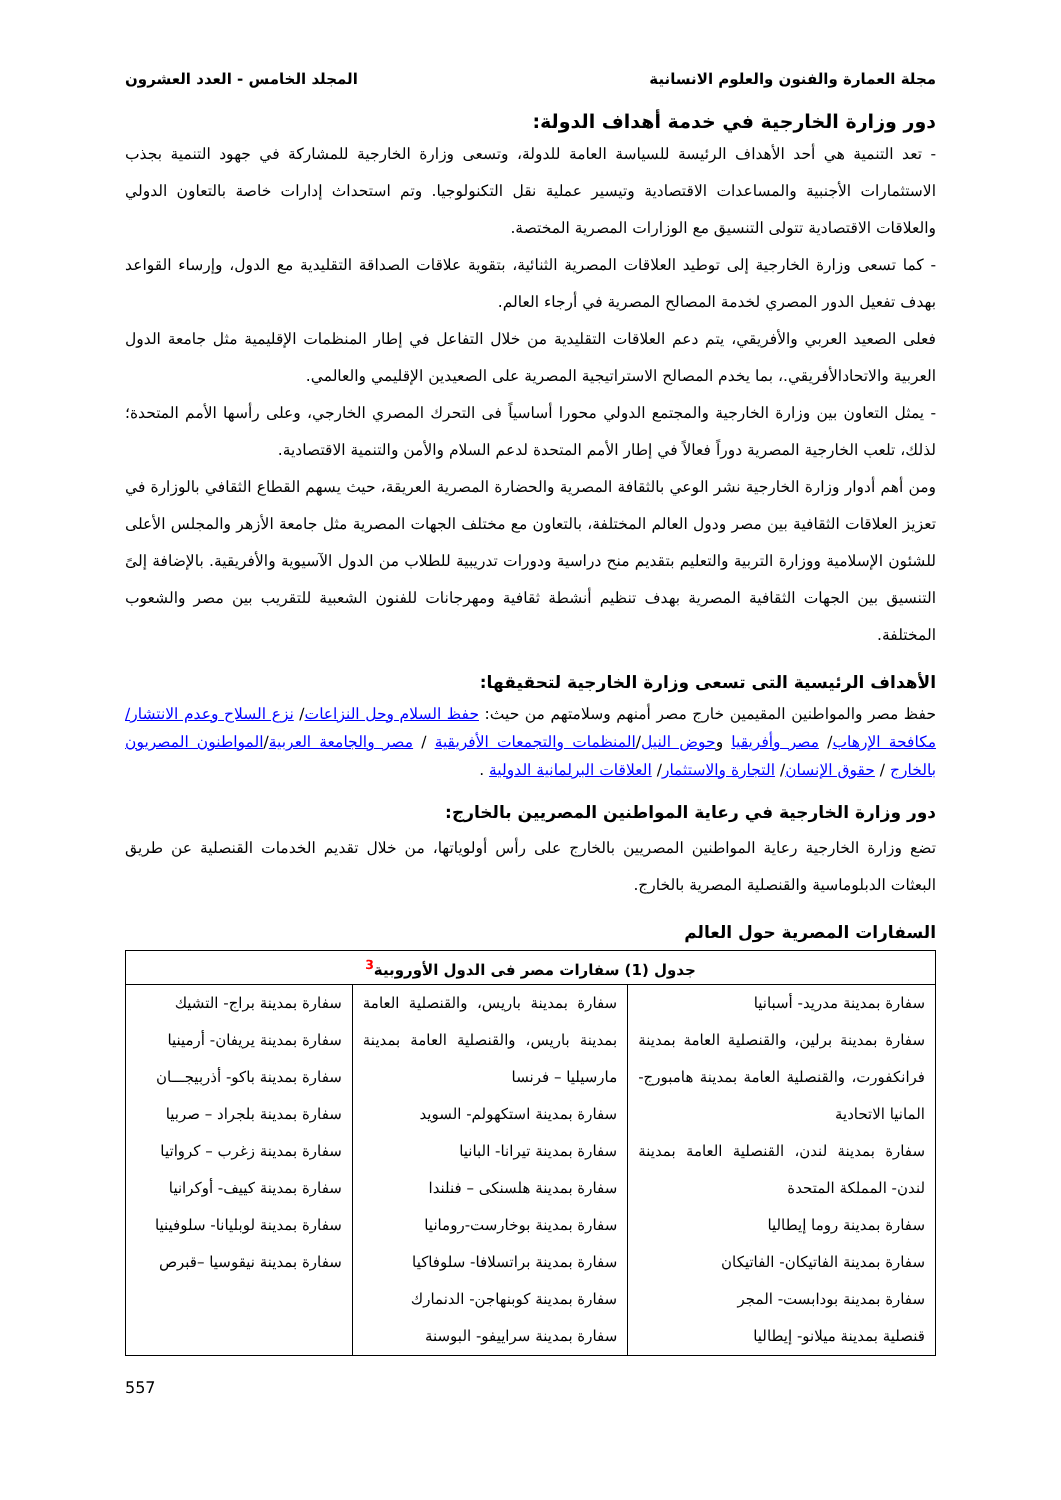مجلة العمارة والفنون والعلوم الانسانية المجلد الخامس - العدد العشرون
دور وزارة الخارجية في خدمة أهداف الدولة:
- تعد التنمية هي أحد الأهداف الرئيسة للسياسة العامة للدولة، وتسعى وزارة الخارجية للمشاركة في جهود التنمية بجذب الاستثمارات الأجنبية والمساعدات الاقتصادية وتيسير عملية نقل التكنولوجيا. وتم استحداث إدارات خاصة بالتعاون الدولي والعلاقات الاقتصادية تتولى التنسيق مع الوزارات المصرية المختصة.
- كما تسعى وزارة الخارجية إلى توطيد العلاقات المصرية الثنائية، بتقوية علاقات الصداقة التقليدية مع الدول، وإرساء القواعد بهدف تفعيل الدور المصري لخدمة المصالح المصرية في أرجاء العالم.
فعلى الصعيد العربي والأفريقي، يتم دعم العلاقات التقليدية من خلال التفاعل في إطار المنظمات الإقليمية مثل جامعة الدول العربية والاتحادالأفريقي.، بما يخدم المصالح الاستراتيجية المصرية على الصعيدين الإقليمي والعالمي.
- يمثل التعاون بين وزارة الخارجية والمجتمع الدولي محورا أساسياً فى التحرك المصري الخارجي، وعلى رأسها الأمم المتحدة؛ لذلك، تلعب الخارجية المصرية دوراً فعالاً في إطار الأمم المتحدة لدعم السلام والأمن والتنمية الاقتصادية.
ومن أهم أدوار وزارة الخارجية نشر الوعي بالثقافة المصرية والحضارة المصرية العريقة، حيث يسهم القطاع الثقافي بالوزارة في تعزيز العلاقات الثقافية بين مصر ودول العالم المختلفة، بالتعاون مع مختلف الجهات المصرية مثل جامعة الأزهر والمجلس الأعلى للشئون الإسلامية ووزارة التربية والتعليم بتقديم منح دراسية ودورات تدريبية للطلاب من الدول الآسيوية والأفريقية. بالإضافة إلىً التنسيق بين الجهات الثقافية المصرية بهدف تنظيم أنشطة ثقافية ومهرجانات للفنون الشعبية للتقريب بين مصر والشعوب المختلفة.
الأهداف الرئيسية التى تسعى وزارة الخارجية لتحقيقها:
حفظ مصر والمواطنين المقيمين خارج مصر أمنهم وسلامتهم من حيث: حفظ السلام وحل النزاعات/ نزع السلاح وعدم الانتشار/مكافحة الإرهاب/ مصر وأفريقيا وحوض النيل/المنظمات والتجمعات الأفريقية / مصر والجامعة العربية/المواطنون المصريون بالخارج / حقوق الإنسان/ التجارة والاستثمار/ العلاقات البرلمانية الدولية .
دور وزارة الخارجية في رعاية المواطنين المصريين بالخارج:
تضع وزارة الخارجية رعاية المواطنين المصريين بالخارج على رأس أولوياتها، من خلال تقديم الخدمات القنصلية عن طريق البعثات الدبلوماسية والقنصلية المصرية بالخارج.
السفارات المصرية حول العالم
| جدول (1) سفارات مصر فى الدول الأوروبية<sup>3</sup> | | |
| --- | --- | --- |
| سفارة بمدينة مدريد- أسبانيا سفارة بمدينة برلين، والقنصلية العامة بمدينة فرانكفورت، والقنصلية العامة بمدينة هامبورج- المانيا الاتحادية سفارة بمدينة لندن، القنصلية العامة بمدينة لندن- المملكة المتحدة سفارة بمدينة روما إيطاليا سفارة بمدينة الفاتيكان- الفاتيكان سفارة بمدينة بودابست- المجر قنصلية بمدينة ميلانو- إيطاليا | سفارة بمدينة باريس، والقنصلية العامة بمدينة باريس، والقنصلية العامة بمدينة مارسيليا – فرنسا سفارة بمدينة استكهولم- السويد سفارة بمدينة تيرانا- البانيا سفارة بمدينة هلسنكى – فنلندا سفارة بمدينة بوخارست-رومانيا سفارة بمدينة براتسلافا- سلوفاكيا سفارة بمدينة كوبنهاجن- الدنمارك سفارة بمدينة سراييفو- البوسنة | سفارة بمدينة براج- التشيك سفارة بمدينة يريفان- أرمينيا سفارة بمدينة باكو- أذربيجـــان سفارة بمدينة بلجراد – صربيا سفارة بمدينة زغرب – كرواتيا سفارة بمدينة كييف- أوكرانيا سفارة بمدينة لوبليانا- سلوفينيا سفارة بمدينة نيقوسيا –قبرص |
557